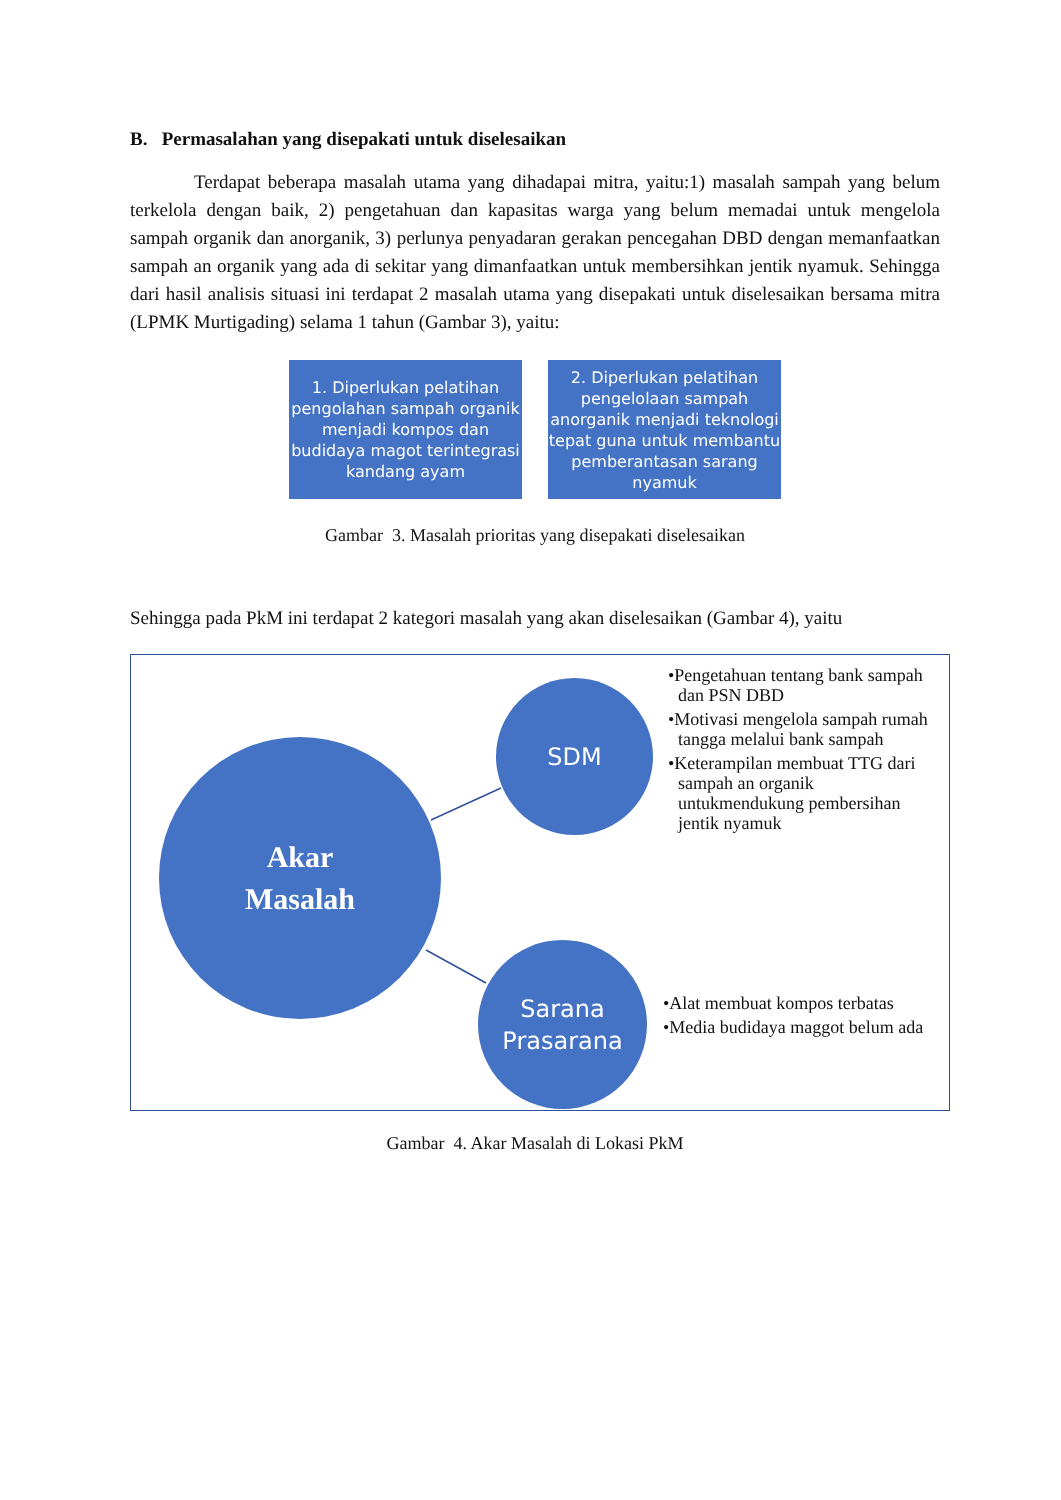B. Permasalahan yang disepakati untuk diselesaikan
Terdapat beberapa masalah utama yang dihadapai mitra, yaitu:1) masalah sampah yang belum terkelola dengan baik, 2) pengetahuan dan kapasitas warga yang belum memadai untuk mengelola sampah organik dan anorganik, 3) perlunya penyadaran gerakan pencegahan DBD dengan memanfaatkan sampah an organik yang ada di sekitar yang dimanfaatkan untuk membersihkan jentik nyamuk. Sehingga dari hasil analisis situasi ini terdapat 2 masalah utama yang disepakati untuk diselesaikan bersama mitra (LPMK Murtigading) selama 1 tahun (Gambar 3), yaitu:
1. Diperlukan pelatihan pengolahan sampah organik menjadi kompos dan budidaya magot terintegrasi kandang ayam
2. Diperlukan pelatihan pengelolaan sampah anorganik menjadi teknologi tepat guna untuk membantu pemberantasan sarang nyamuk
Gambar 3. Masalah prioritas yang disepakati diselesaikan
Sehingga pada PkM ini terdapat 2 kategori masalah yang akan diselesaikan (Gambar 4), yaitu
Akar
Masalah
SDM
Sarana
Prasarana
•Pengetahuan tentang bank sampah dan PSN DBD
•Motivasi mengelola sampah rumah tangga melalui bank sampah
•Keterampilan membuat TTG dari sampah an organik untukmendukung pembersihan jentik nyamuk
•Alat membuat kompos terbatas
•Media budidaya maggot belum ada
Gambar 4. Akar Masalah di Lokasi PkM